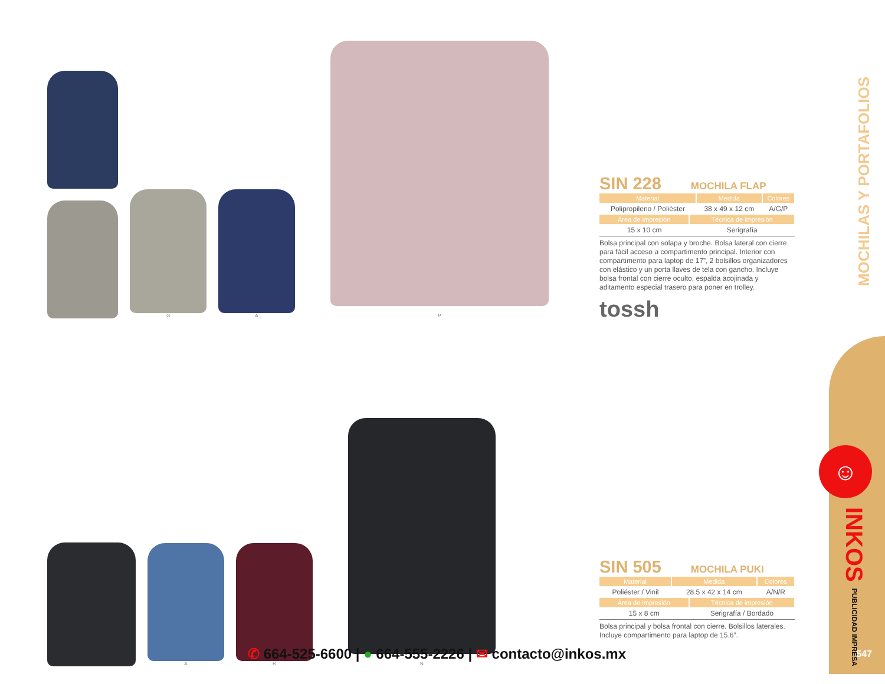G
A
P
SIN 228 MOCHILA FLAP
| Material | Medida | Colores |
| --- | --- | --- |
| Polipropileno / Poliéster | 38 x 49 x 12 cm | A/G/P |
| Área de impresión | Técnica de impresión |
| --- | --- |
| 15 x 10 cm | Serigrafía |
Bolsa principal con solapa y broche. Bolsa lateral con cierre para fácil acceso a compartimento principal. Interior con compartimento para laptop de 17”, 2 bolsillos organizadores con elástico y un porta llaves de tela con gancho. Incluye bolsa frontal con cierre oculto, espalda acojinada y aditamento especial trasero para poner en trolley.
tossh
A
R
N
SIN 505 MOCHILA PUKI
| Material | Medida | Colores |
| --- | --- | --- |
| Poliéster / Vinil | 28.5 x 42 x 14 cm | A/N/R |
| Área de impresión | Técnica de impresión |
| --- | --- |
| 15 x 8 cm | Serigrafía / Bordado |
Bolsa principal y bolsa frontal con cierre. Bolsillos laterales. Incluye compartimento para laptop de 15.6”.
MOCHILAS Y PORTAFOLIOS
☺
INKOS PUBLICIDAD IMPRESA
✆ 664-525-6600 | ● 664-555-2226 | ✉ contacto@inkos.mx
547